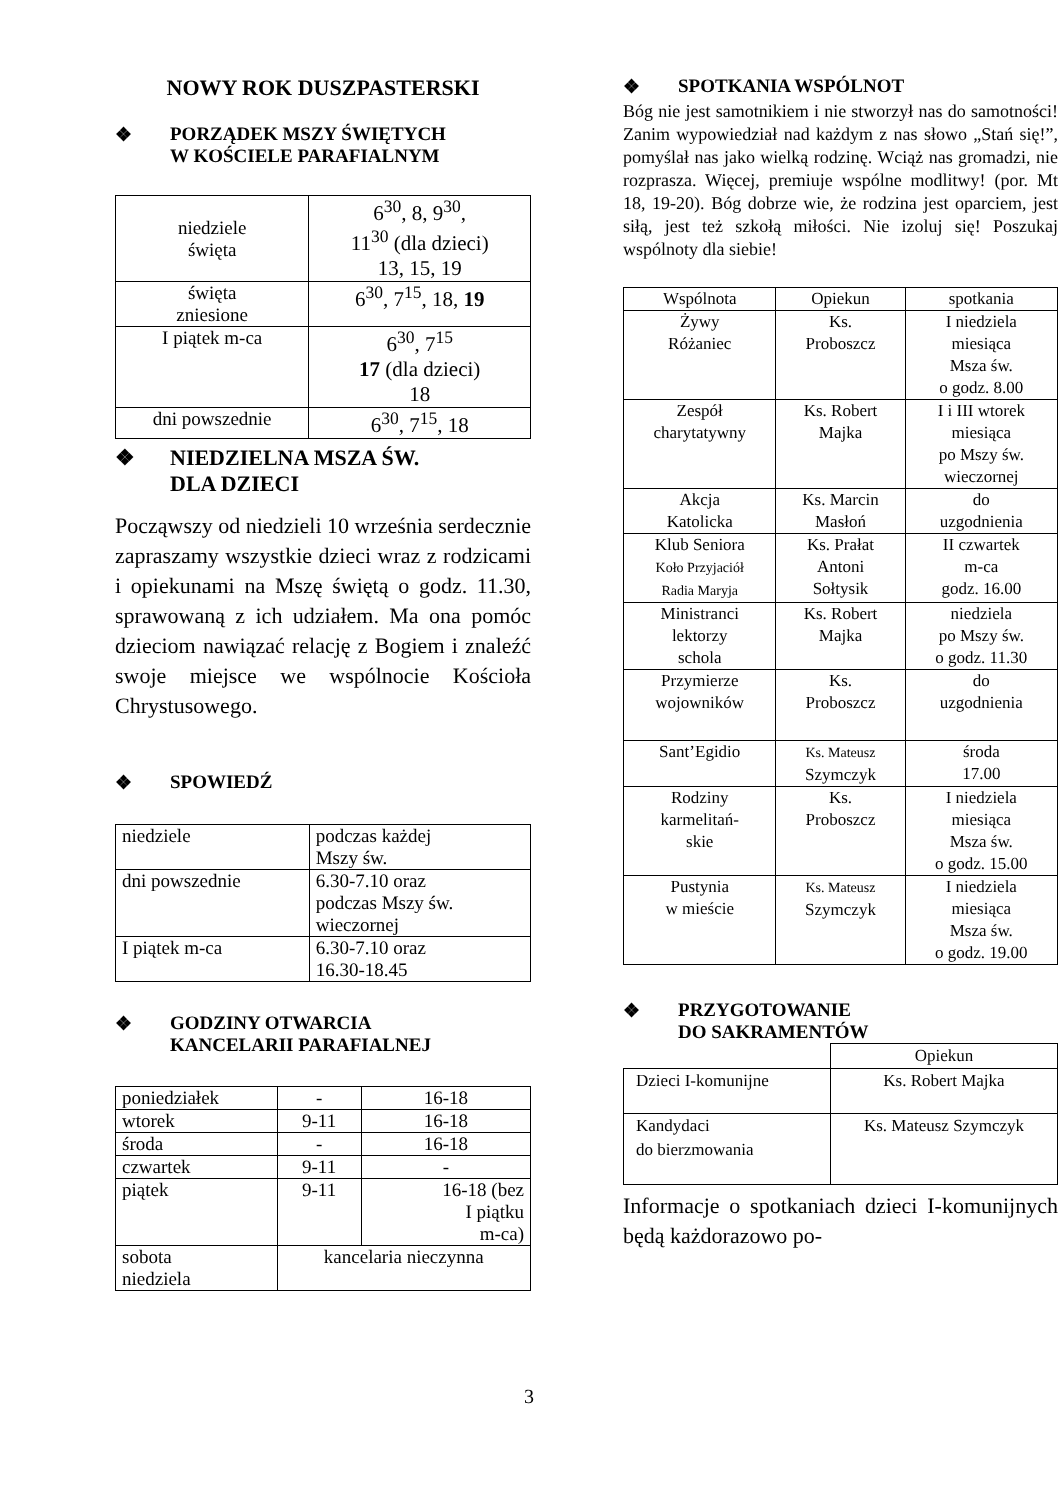NOWY ROK DUSZPASTERSKI
❖ PORZĄDEK MSZY ŚWIĘTYCH
W KOŚCIELE PARAFIALNYM
| niedziele święta | 6<sup>30</sup>, 8, 9<sup>30</sup>, 11<sup>30</sup> (dla dzieci) 13, 15, 19 |
| święta zniesione | 6<sup>30</sup>, 7<sup>15</sup>, 18, 19 |
| I piątek m-ca | 6<sup>30</sup>, 7<sup>15</sup> 17 (dla dzieci) 18 |
| dni powszednie | 6<sup>30</sup>, 7<sup>15</sup>, 18 |
❖ NIEDZIELNA MSZA ŚW.
DLA DZIECI
Począwszy od niedzieli 10 września serdecznie zapraszamy wszystkie dzieci wraz z rodzicami i opiekunami na Mszę świętą o godz. 11.30, sprawowaną z ich udziałem. Ma ona pomóc dzieciom nawiązać relację z Bogiem i znaleźć swoje miejsce we wspólnocie Kościoła Chrystusowego.
❖ SPOWIEDŹ
| niedziele | podczas każdej Mszy św. |
| dni powszednie | 6.30-7.10 oraz podczas Mszy św. wieczornej |
| I piątek m-ca | 6.30-7.10 oraz 16.30-18.45 |
❖ GODZINY OTWARCIA
KANCELARII PARAFIALNEJ
| poniedziałek | - | 16-18 |
| wtorek | 9-11 | 16-18 |
| środa | - | 16-18 |
| czwartek | 9-11 | - |
| piątek | 9-11 | 16-18 (bez I piątku m-ca) |
| sobota niedziela | kancelaria nieczynna | |
❖ SPOTKANIA WSPÓLNOT
Bóg nie jest samotnikiem i nie stworzył nas do samotności! Zanim wypowiedział nad każdym z nas słowo „Stań się!”, pomyślał nas jako wielką rodzinę. Wciąż nas gromadzi, nie rozprasza. Więcej, premiuje wspólne modlitwy! (por. Mt 18, 19-20). Bóg dobrze wie, że rodzina jest oparciem, jest siłą, jest też szkołą miłości. Nie izoluj się! Poszukaj wspólnoty dla siebie!
| Wspólnota | Opiekun | spotkania |
| Żywy Różaniec | Ks. Proboszcz | I niedziela miesiąca Msza św. o godz. 8.00 |
| Zespół charytatywny | Ks. Robert Majka | I i III wtorek miesiąca po Mszy św. wieczornej |
| Akcja Katolicka | Ks. Marcin Masłoń | do uzgodnienia |
| Klub Seniora Koło Przyjaciół Radia Maryja | Ks. Prałat Antoni Sołtysik | II czwartek m-ca godz. 16.00 |
| Ministranci lektorzy schola | Ks. Robert Majka | niedziela po Mszy św. o godz. 11.30 |
| Przymierze wojowników | Ks. Proboszcz | do uzgodnienia |
| Sant’Egidio | Ks. Mateusz Szymczyk | środa 17.00 |
| Rodziny karmelitań- skie | Ks. Proboszcz | I niedziela miesiąca Msza św. o godz. 15.00 |
| Pustynia w mieście | Ks. Mateusz Szymczyk | I niedziela miesiąca Msza św. o godz. 19.00 |
❖ PRZYGOTOWANIE
DO SAKRAMENTÓW
| | Opiekun |
| Dzieci I-komunijne | Ks. Robert Majka |
| Kandydaci do bierzmowania | Ks. Mateusz Szymczyk |
Informacje o spotkaniach dzieci I-komunijnych będą każdorazowo po-
3